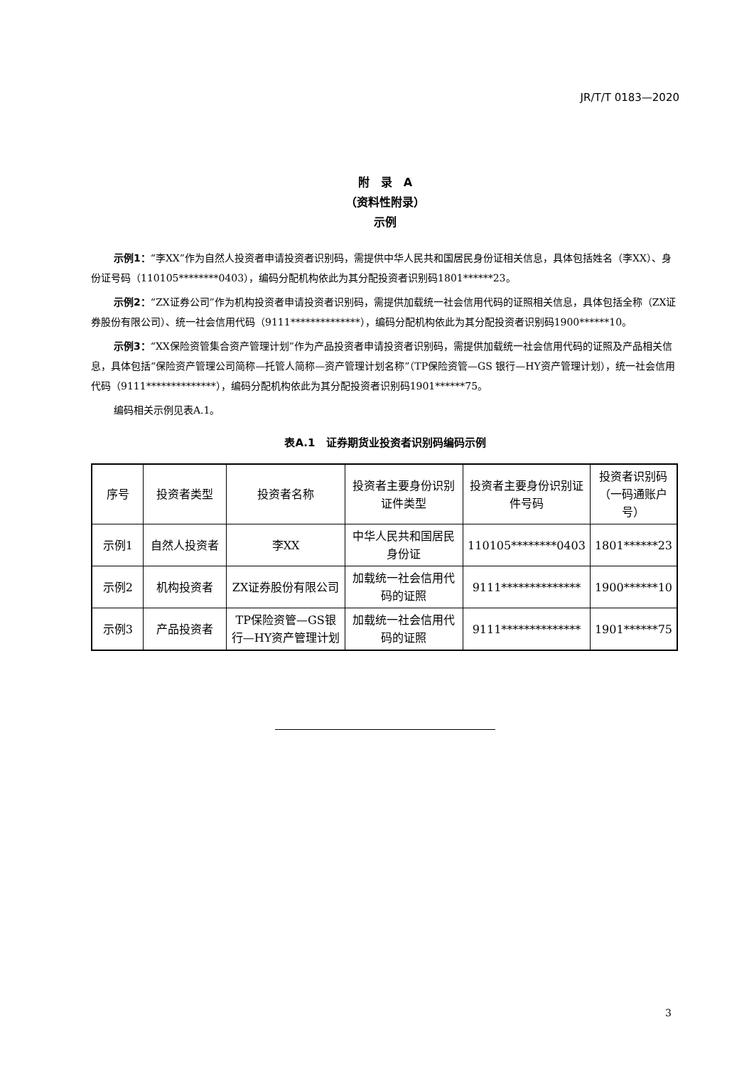JR/T/T 0183—2020
附　录　A
（资料性附录）
示例
示例1：“李XX”作为自然人投资者申请投资者识别码，需提供中华人民共和国居民身份证相关信息，具体包括姓名（李XX）、身份证号码（110105********0403），编码分配机构依此为其分配投资者识别码1801******23。
示例2：“ZX证券公司”作为机构投资者申请投资者识别码，需提供加载统一社会信用代码的证照相关信息，具体包括全称（ZX证券股份有限公司）、统一社会信用代码（9111**************），编码分配机构依此为其分配投资者识别码1900******10。
示例3：“XX保险资管集合资产管理计划”作为产品投资者申请投资者识别码，需提供加载统一社会信用代码的证照及产品相关信息，具体包括“保险资产管理公司简称—托管人简称—资产管理计划名称”（TP保险资管—GS 银行—HY资产管理计划），统一社会信用代码（9111**************），编码分配机构依此为其分配投资者识别码1901******75。
编码相关示例见表A.1。
表A.1　证券期货业投资者识别码编码示例
| 序号 | 投资者类型 | 投资者名称 | 投资者主要身份识别证件类型 | 投资者主要身份识别证件号码 | 投资者识别码（一码通账户号） |
| --- | --- | --- | --- | --- | --- |
| 示例1 | 自然人投资者 | 李XX | 中华人民共和国居民身份证 | 110105********0403 | 1801******23 |
| 示例2 | 机构投资者 | ZX证券股份有限公司 | 加载统一社会信用代码的证照 | 9111************** | 1900******10 |
| 示例3 | 产品投资者 | TP保险资管—GS银行—HY资产管理计划 | 加载统一社会信用代码的证照 | 9111************** | 1901******75 |
3